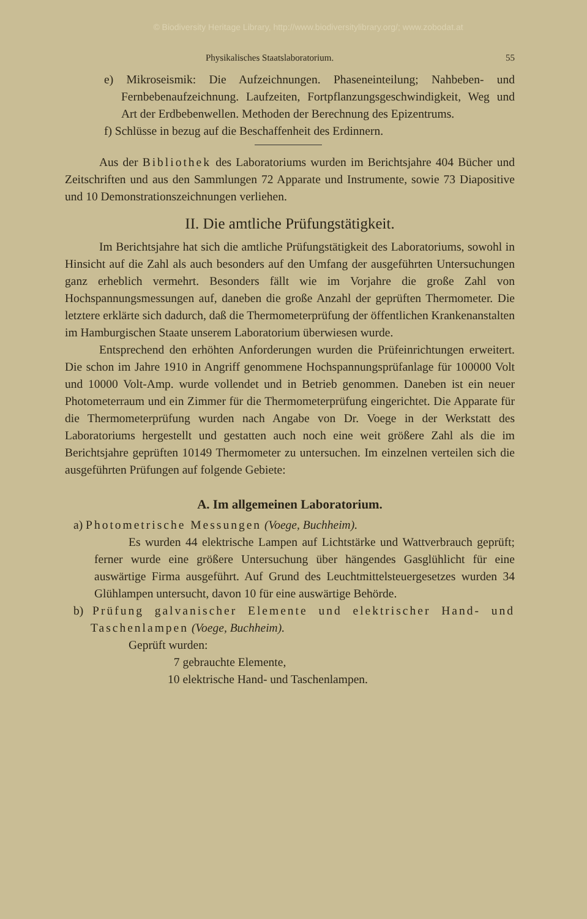© Biodiversity Heritage Library, http://www.biodiversitylibrary.org/; www.zobodat.at
Physikalisches Staatslaboratorium. 55
e) Mikroseismik: Die Aufzeichnungen. Phaseneinteilung; Nahbeben- und Fernbebenaufzeichnung. Laufzeiten, Fortpflanzungsgeschwindigkeit, Weg und Art der Erdbebenwellen. Methoden der Berechnung des Epizentrums.
f) Schlüsse in bezug auf die Beschaffenheit des Erdinnern.
Aus der Bibliothek des Laboratoriums wurden im Berichtsjahre 404 Bücher und Zeitschriften und aus den Sammlungen 72 Apparate und Instrumente, sowie 73 Diapositive und 10 Demonstrationszeichnungen verliehen.
II. Die amtliche Prüfungstätigkeit.
Im Berichtsjahre hat sich die amtliche Prüfungstätigkeit des Laboratoriums, sowohl in Hinsicht auf die Zahl als auch besonders auf den Umfang der ausgeführten Untersuchungen ganz erheblich vermehrt. Besonders fällt wie im Vorjahre die große Zahl von Hochspannungsmessungen auf, daneben die große Anzahl der geprüften Thermometer. Die letztere erklärte sich dadurch, daß die Thermometerprüfung der öffentlichen Krankenanstalten im Hamburgischen Staate unserem Laboratorium überwiesen wurde.
Entsprechend den erhöhten Anforderungen wurden die Prüfeinrichtungen erweitert. Die schon im Jahre 1910 in Angriff genommene Hochspannungsprüfanlage für 100000 Volt und 10000 Volt-Amp. wurde vollendet und in Betrieb genommen. Daneben ist ein neuer Photometerraum und ein Zimmer für die Thermometerprüfung eingerichtet. Die Apparate für die Thermometerprüfung wurden nach Angabe von Dr. Voege in der Werkstatt des Laboratoriums hergestellt und gestatten auch noch eine weit größere Zahl als die im Berichtsjahre geprüften 10149 Thermometer zu untersuchen. Im einzelnen verteilen sich die ausgeführten Prüfungen auf folgende Gebiete:
A. Im allgemeinen Laboratorium.
a) Photometrische Messungen (Voege, Buchheim).
Es wurden 44 elektrische Lampen auf Lichtstärke und Wattverbrauch geprüft; ferner wurde eine größere Untersuchung über hängendes Gasglühlicht für eine auswärtige Firma ausgeführt. Auf Grund des Leuchtmittelsteuergesetzes wurden 34 Glühlampen untersucht, davon 10 für eine auswärtige Behörde.
b) Prüfung galvanischer Elemente und elektrischer Hand- und Taschenlampen (Voege, Buchheim).
Geprüft wurden:
7 gebrauchte Elemente,
10 elektrische Hand- und Taschenlampen.